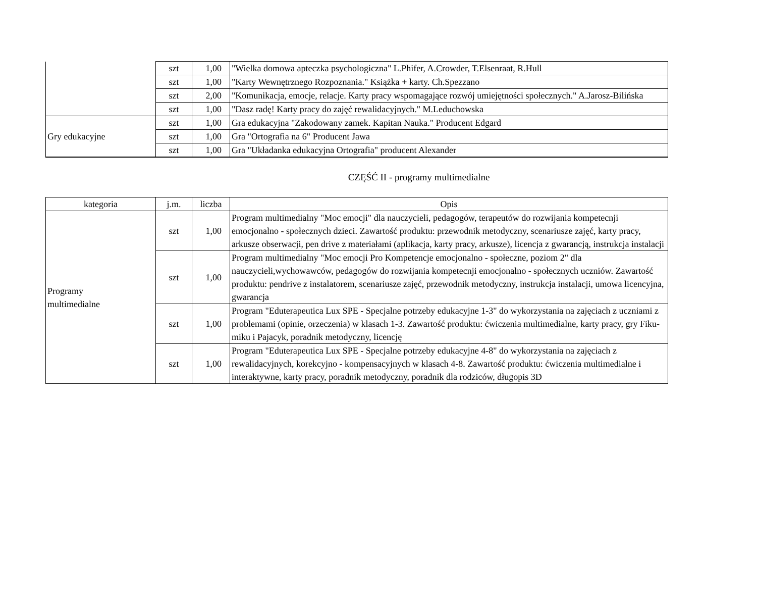| | szt | 1,00 | "Wielka domowa apteczka psychologiczna" L.Phifer, A.Crowder, T.Elsenraat, R.Hull |
| | szt | 1,00 | "Karty Wewnętrznego Rozpoznania." Książka + karty. Ch.Spezzano |
| | szt | 2,00 | "Komunikacja, emocje, relacje. Karty pracy wspomagające rozwój umiejętności społecznych." A.Jarosz-Bilińska |
| | szt | 1,00 | "Dasz radę! Karty pracy do zajęć rewalidacyjnych." M.Leduchowska |
| Gry edukacyjne | szt | 1,00 | Gra edukacyjna "Zakodowany zamek. Kapitan Nauka." Producent Edgard |
| | szt | 1,00 | Gra "Ortografia na 6" Producent Jawa |
| | szt | 1,00 | Gra "Układanka edukacyjna Ortografia" producent Alexander |
CZĘŚĆ II - programy multimedialne
| kategoria | j.m. | liczba | Opis |
| --- | --- | --- | --- |
| Programy multimedialne | szt | 1,00 | Program multimedialny "Moc emocji" dla nauczycieli, pedagogów, terapeutów do rozwijania kompetecnji emocjonalno - społecznych dzieci. Zawartość produktu: przewodnik metodyczny, scenariusze zajęć, karty pracy, arkusze obserwacji, pen drive z materiałami (aplikacja, karty pracy, arkusze), licencja z gwarancją, instrukcja instalacji |
| | szt | 1,00 | Program multimedialny "Moc emocji Pro Kompetencje emocjonalno - społeczne, poziom 2" dla nauczycieli,wychowawców, pedagogów do rozwijania kompetecnji emocjonalno - społecznych uczniów. Zawartość produktu: pendrive z instalatorem, scenariusze zajęć, przewodnik metodyczny, instrukcja instalacji, umowa licencyjna, gwarancja |
| | szt | 1,00 | Program "Eduterapeutica Lux SPE - Specjalne potrzeby edukacyjne 1-3" do wykorzystania na zajęciach z uczniami z problemami (opinie, orzeczenia) w klasach 1-3. Zawartość produktu: ćwiczenia multimedialne, karty pracy, gry Fiku-miku i Pajacyk, poradnik metodyczny, licencję |
| | szt | 1,00 | Program "Eduterapeutica Lux SPE - Specjalne potrzeby edukacyjne 4-8" do wykorzystania na zajęciach z rewalidacyjnych, korekcyjno - kompensacyjnych w klasach 4-8. Zawartość produktu: ćwiczenia multimedialne i interaktywne, karty pracy, poradnik metodyczny, poradnik dla rodziców, długopis 3D |